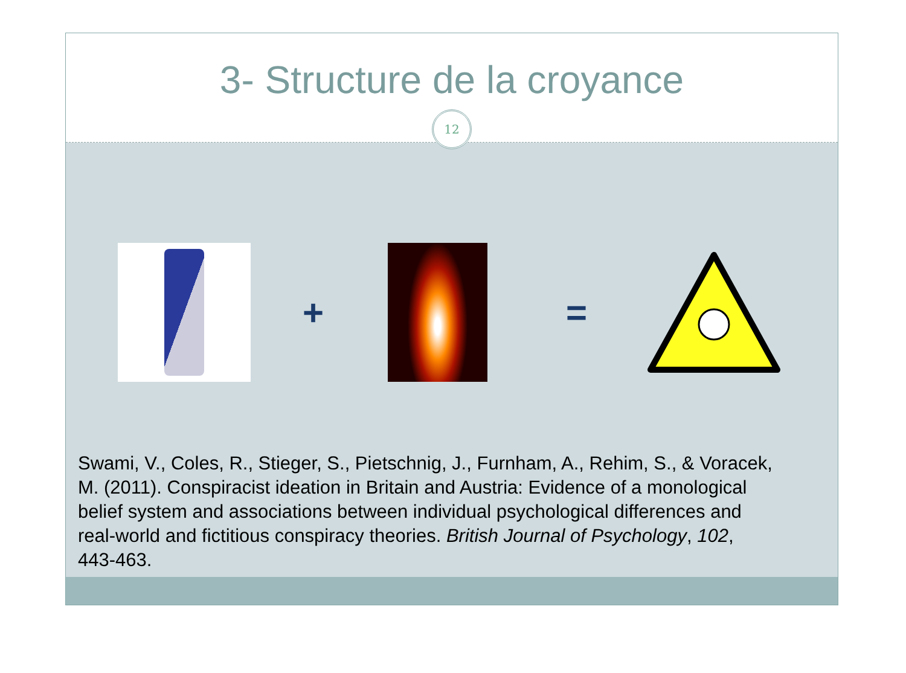3- Structure de la croyance
12
+ =
Swami, V., Coles, R., Stieger, S., Pietschnig, J., Furnham, A., Rehim, S., & Voracek, M. (2011). Conspiracist ideation in Britain and Austria: Evidence of a monological belief system and associations between individual psychological differences and real-world and fictitious conspiracy theories. British Journal of Psychology, 102, 443-463.